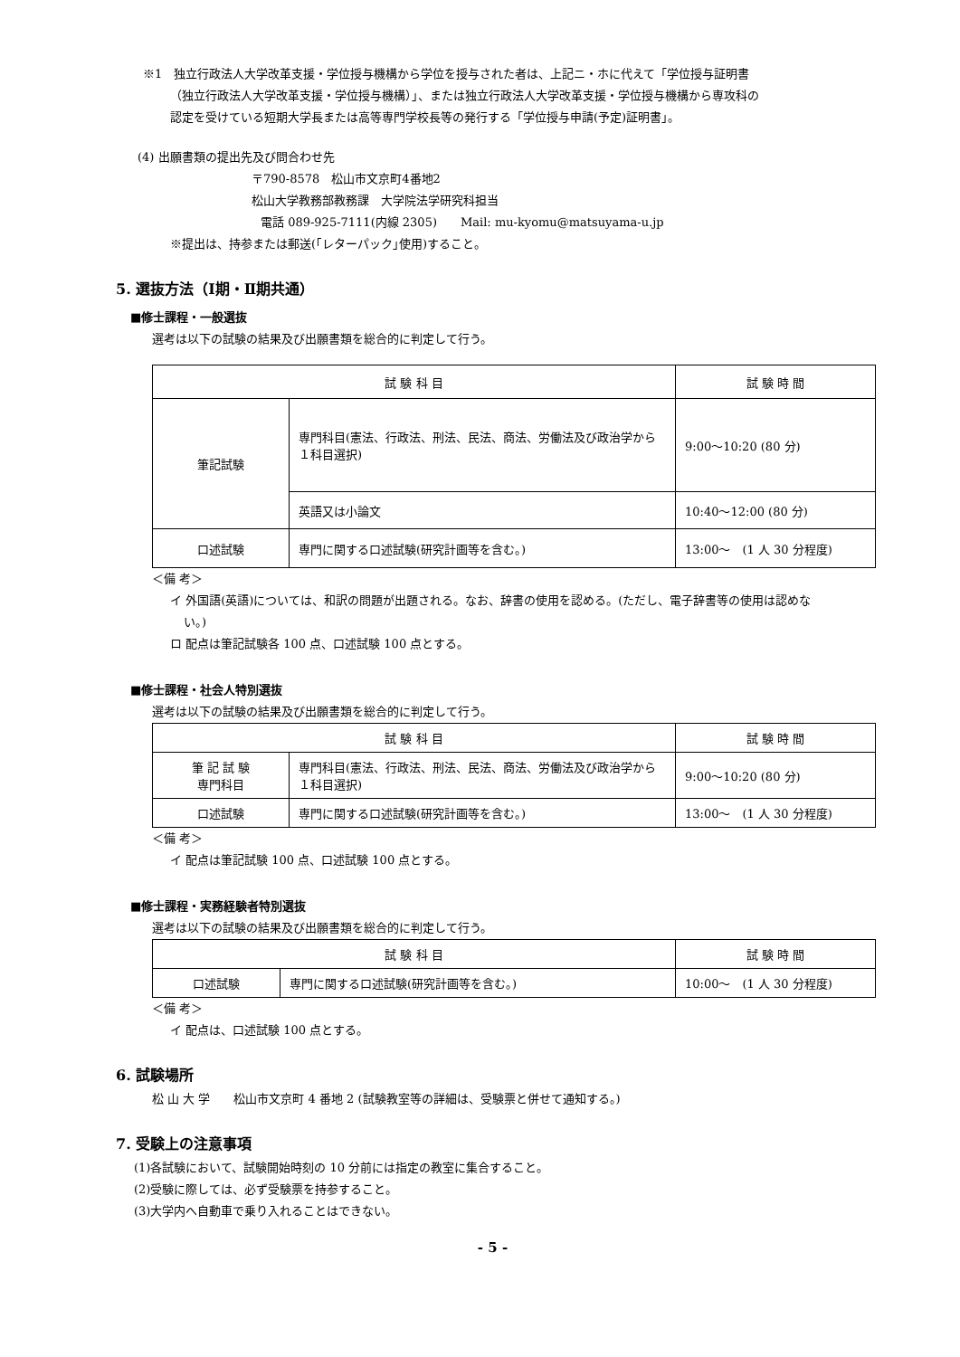※1　独立行政法人大学改革支援・学位授与機構から学位を授与された者は、上記ニ・ホに代えて「学位授与証明書
（独立行政法人大学改革支援・学位授与機構）」、または独立行政法人大学改革支援・学位授与機構から専攻科の
認定を受けている短期大学長または高等専門学校長等の発行する「学位授与申請(予定)証明書」。
(4) 出願書類の提出先及び問合わせ先
〒790-8578　松山市文京町4番地2
松山大学教務部教務課　大学院法学研究科担当
電話 089-925-7111(内線 2305)　　Mail: mu-kyomu@matsuyama-u.jp
※提出は、持参または郵送(｢レターパック｣使用)すること。
5. 選抜方法（Ⅰ期・Ⅱ期共通）
■修士課程・一般選抜
選考は以下の試験の結果及び出願書類を総合的に判定して行う。
| 試 験 科 目 | | 試 験 時 間 |
| 筆記試験 | 専門科目(憲法、行政法、刑法、民法、商法、労働法及び政治学から１科目選択) | 9:00〜10:20 (80 分) |
| | 英語又は小論文 | 10:40〜12:00 (80 分) |
| 口述試験 | 専門に関する口述試験(研究計画等を含む。) | 13:00〜 (1 人 30 分程度) |
＜備 考＞
イ 外国語(英語)については、和訳の問題が出題される。なお、辞書の使用を認める。(ただし、電子辞書等の使用は認めな
い。)
ロ 配点は筆記試験各 100 点、口述試験 100 点とする。
■修士課程・社会人特別選抜
選考は以下の試験の結果及び出願書類を総合的に判定して行う。
| 試 験 科 目 | | 試 験 時 間 |
| 筆 記 試 験 専門科目 | 専門科目(憲法、行政法、刑法、民法、商法、労働法及び政治学から１科目選択) | 9:00〜10:20 (80 分) |
| 口述試験 | 専門に関する口述試験(研究計画等を含む。) | 13:00〜 (1 人 30 分程度) |
＜備 考＞
イ 配点は筆記試験 100 点、口述試験 100 点とする。
■修士課程・実務経験者特別選抜
選考は以下の試験の結果及び出願書類を総合的に判定して行う。
| 試 験 科 目 | | 試 験 時 間 |
| 口述試験 | 専門に関する口述試験(研究計画等を含む。) | 10:00〜 (1 人 30 分程度) |
＜備 考＞
イ 配点は、口述試験 100 点とする。
6. 試験場所
松 山 大 学　　松山市文京町 4 番地 2 (試験教室等の詳細は、受験票と併せて通知する。)
7. 受験上の注意事項
(1)各試験において、試験開始時刻の 10 分前には指定の教室に集合すること。
(2)受験に際しては、必ず受験票を持参すること。
(3)大学内へ自動車で乗り入れることはできない。
- 5 -